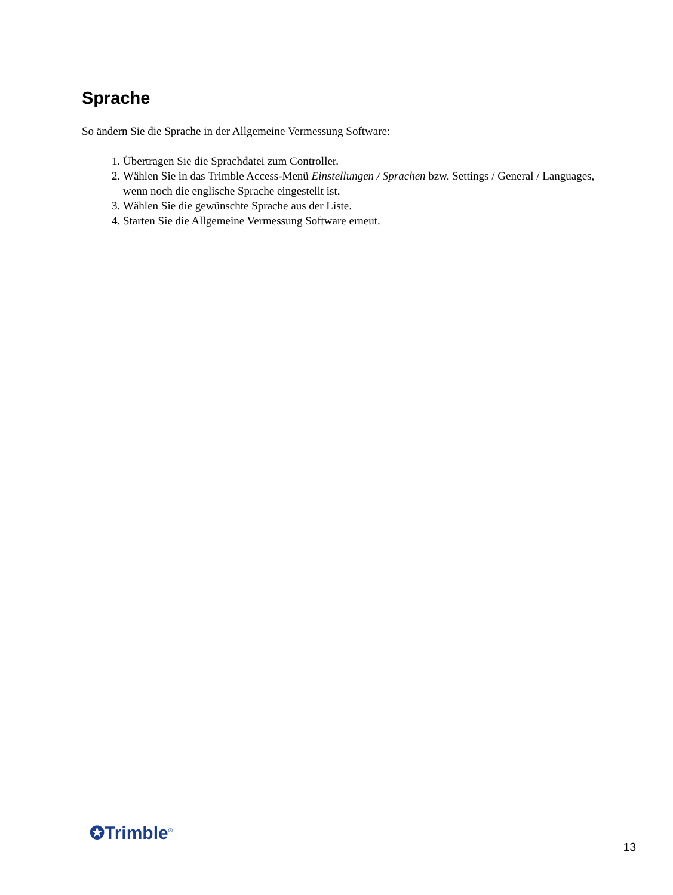Sprache
So ändern Sie die Sprache in der Allgemeine Vermessung Software:
1. Übertragen Sie die Sprachdatei zum Controller.
2. Wählen Sie in das Trimble Access-Menü Einstellungen / Sprachen bzw. Settings / General / Languages, wenn noch die englische Sprache eingestellt ist.
3. Wählen Sie die gewünschte Sprache aus der Liste.
4. Starten Sie die Allgemeine Vermessung Software erneut.
✪Trimble<sup>®</sup>
13